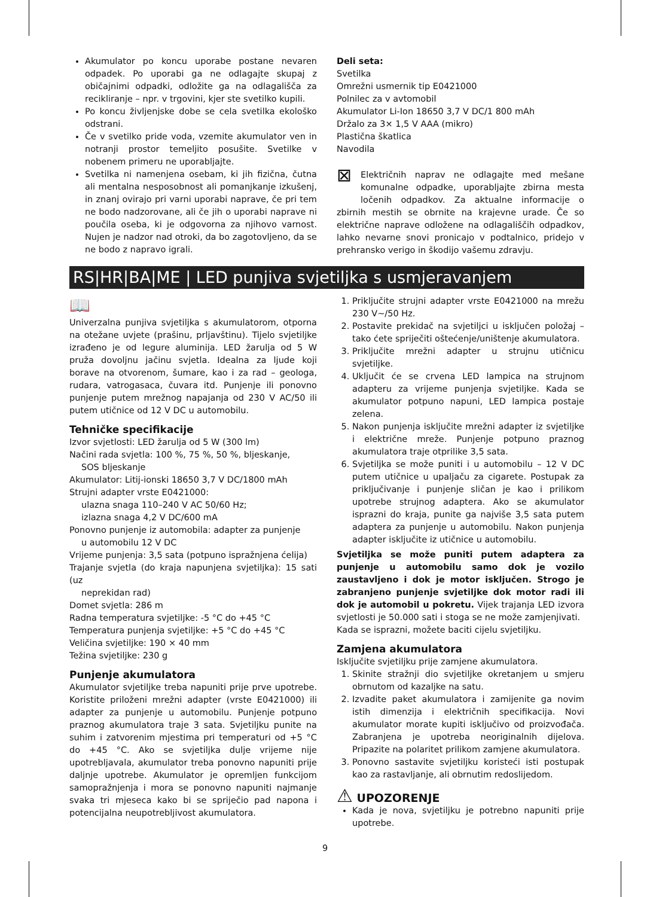Akumulator po koncu uporabe postane nevaren odpadek. Po uporabi ga ne odlagajte skupaj z običajnimi odpadki, odložite ga na odlagališča za recikliranje – npr. v trgovini, kjer ste svetilko kupili.
Po koncu življenjske dobe se cela svetilka ekološko odstrani.
Če v svetilko pride voda, vzemite akumulator ven in notranji prostor temeljito posušite. Svetilke v nobenem primeru ne uporabljajte.
Svetilka ni namenjena osebam, ki jih fizična, čutna ali mentalna nesposobnost ali pomanjkanje izkušenj, in znanj ovirajo pri varni uporabi naprave, če pri tem ne bodo nadzorovane, ali če jih o uporabi naprave ni poučila oseba, ki je odgovorna za njihovo varnost. Nujen je nadzor nad otroki, da bo zagotovljeno, da se ne bodo z napravo igrali.
Deli seta:
Svetilka
Omrežni usmernik tip E0421000
Polnilec za v avtomobil
Akumulator Li-Ion 18650 3,7 V DC/1 800 mAh
Držalo za 3× 1,5 V AAA (mikro)
Plastična škatlica
Navodila
⊠ Električnih naprav ne odlagajte med mešane komunalne odpadke, uporabljajte zbirna mesta ločenih odpadkov. Za aktualne informacije o zbirnih mestih se obrnite na krajevne urade. Če so električne naprave odložene na odlagališčih odpadkov, lahko nevarne snovi pronicajo v podtalnico, pridejo v prehransko verigo in škodijo vašemu zdravju.
RS|HR|BA|ME | LED punjiva svjetiljka s usmjeravanjem
📖
Univerzalna punjiva svjetiljka s akumulatorom, otporna na otežane uvjete (prašinu, prljavštinu). Tijelo svjetiljke izrađeno je od legure aluminija. LED žarulja od 5 W pruža dovoljnu jačinu svjetla. Idealna za ljude koji borave na otvorenom, šumare, kao i za rad – geologa, rudara, vatrogasaca, čuvara itd. Punjenje ili ponovno punjenje putem mrežnog napajanja od 230 V AC/50 ili putem utičnice od 12 V DC u automobilu.
Tehničke specifikacije
Izvor svjetlosti: LED žarulja od 5 W (300 lm)
Načini rada svjetla: 100 %, 75 %, 50 %, bljeskanje,
SOS bljeskanje
Akumulator: Litij-ionski 18650 3,7 V DC/1800 mAh
Strujni adapter vrste E0421000:
ulazna snaga 110–240 V AC 50/60 Hz;
izlazna snaga 4,2 V DC/600 mA
Ponovno punjenje iz automobila: adapter za punjenje
u automobilu 12 V DC
Vrijeme punjenja: 3,5 sata (potpuno ispražnjena ćelija)
Trajanje svjetla (do kraja napunjena svjetiljka): 15 sati (uz
neprekidan rad)
Domet svjetla: 286 m
Radna temperatura svjetiljke: -5 °C do +45 °C
Temperatura punjenja svjetiljke: +5 °C do +45 °C
Veličina svjetiljke: 190 × 40 mm
Težina svjetiljke: 230 g
Punjenje akumulatora
Akumulator svjetiljke treba napuniti prije prve upotrebe. Koristite priloženi mrežni adapter (vrste E0421000) ili adapter za punjenje u automobilu. Punjenje potpuno praznog akumulatora traje 3 sata. Svjetiljku punite na suhim i zatvorenim mjestima pri temperaturi od +5 °C do +45 °C. Ako se svjetiljka dulje vrijeme nije upotrebljavala, akumulator treba ponovno napuniti prije daljnje upotrebe. Akumulator je opremljen funkcijom samopražnjenja i mora se ponovno napuniti najmanje svaka tri mjeseca kako bi se spriječio pad napona i potencijalna neupotrebljivost akumulatora.
1. Priključite strujni adapter vrste E0421000 na mrežu 230 V~/50 Hz.
2. Postavite prekidač na svjetiljci u isključen položaj – tako ćete spriječiti oštećenje/uništenje akumulatora.
3. Priključite mrežni adapter u strujnu utičnicu svjetiljke.
4. Uključit će se crvena LED lampica na strujnom adapteru za vrijeme punjenja svjetiljke. Kada se akumulator potpuno napuni, LED lampica postaje zelena.
5. Nakon punjenja isključite mrežni adapter iz svjetiljke i električne mreže. Punjenje potpuno praznog akumulatora traje otprilike 3,5 sata.
6. Svjetiljka se može puniti i u automobilu – 12 V DC putem utičnice u upaljaču za cigarete. Postupak za priključivanje i punjenje sličan je kao i prilikom upotrebe strujnog adaptera. Ako se akumulator isprazni do kraja, punite ga najviše 3,5 sata putem adaptera za punjenje u automobilu. Nakon punjenja adapter isključite iz utičnice u automobilu.
Svjetiljka se može puniti putem adaptera za punjenje u automobilu samo dok je vozilo zaustavljeno i dok je motor isključen. Strogo je zabranjeno punjenje svjetiljke dok motor radi ili dok je automobil u pokretu. Vijek trajanja LED izvora svjetlosti je 50.000 sati i stoga se ne može zamjenjivati.
Kada se isprazni, možete baciti cijelu svjetiljku.
Zamjena akumulatora
Isključite svjetiljku prije zamjene akumulatora.
1. Skinite stražnji dio svjetiljke okretanjem u smjeru obrnutom od kazaljke na satu.
2. Izvadite paket akumulatora i zamijenite ga novim istih dimenzija i električnih specifikacija. Novi akumulator morate kupiti isključivo od proizvođača. Zabranjena je upotreba neoriginalnih dijelova. Pripazite na polaritet prilikom zamjene akumulatora.
3. Ponovno sastavite svjetiljku koristeći isti postupak kao za rastavljanje, ali obrnutim redoslijedom.
⚠ UPOZORENJE
Kada je nova, svjetiljku je potrebno napuniti prije upotrebe.
9